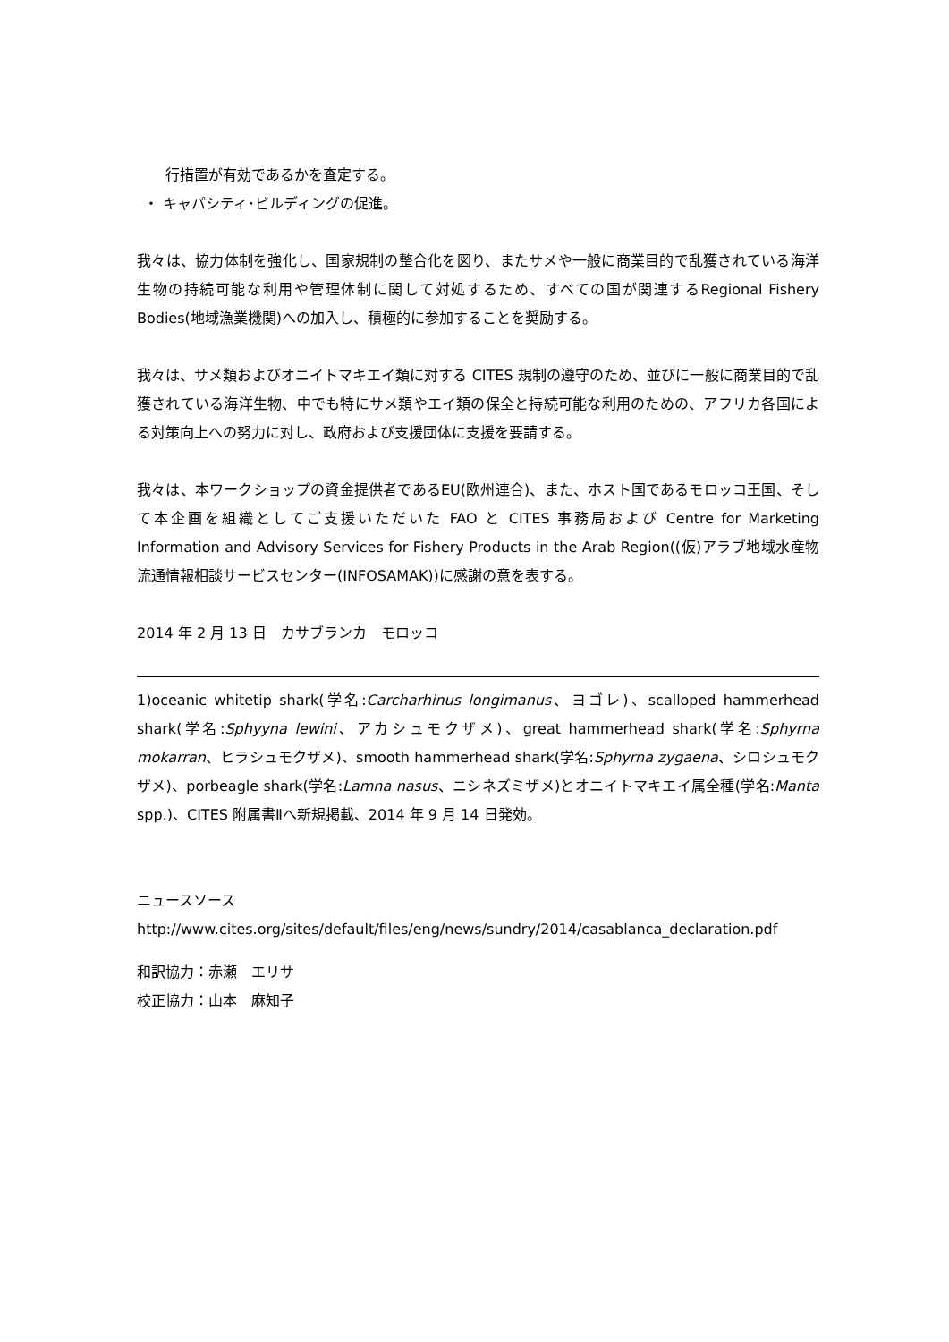行措置が有効であるかを査定する。
・ キャパシティ･ビルディングの促進。
我々は、協力体制を強化し、国家規制の整合化を図り、またサメや一般に商業目的で乱獲されている海洋生物の持続可能な利用や管理体制に関して対処するため、すべての国が関連するRegional Fishery Bodies(地域漁業機関)への加入し、積極的に参加することを奨励する。
我々は、サメ類およびオニイトマキエイ類に対する CITES 規制の遵守のため、並びに一般に商業目的で乱獲されている海洋生物、中でも特にサメ類やエイ類の保全と持続可能な利用のための、アフリカ各国による対策向上への努力に対し、政府および支援団体に支援を要請する。
我々は、本ワークショップの資金提供者であるEU(欧州連合)、また、ホスト国であるモロッコ王国、そして本企画を組織としてご支援いただいた FAO と CITES 事務局および Centre for Marketing Information and Advisory Services for Fishery Products in the Arab Region((仮)アラブ地域水産物流通情報相談サービスセンター(INFOSAMAK))に感謝の意を表する。
2014 年 2 月 13 日　カサブランカ　モロッコ
1)oceanic whitetip shark(学名:Carcharhinus longimanus、ヨゴレ)、scalloped hammerhead shark(学名:Sphyyna lewini、アカシュモクザメ)、great hammerhead shark(学名:Sphyrna mokarran、ヒラシュモクザメ)、smooth hammerhead shark(学名:Sphyrna zygaena、シロシュモクザメ)、porbeagle shark(学名:Lamna nasus、ニシネズミザメ)とオニイトマキエイ属全種(学名:Manta spp.)、CITES 附属書Ⅱへ新規掲載、2014 年 9 月 14 日発効。
ニュースソース
http://www.cites.org/sites/default/files/eng/news/sundry/2014/casablanca_declaration.pdf
和訳協力：赤瀬　エリサ
校正協力：山本　麻知子